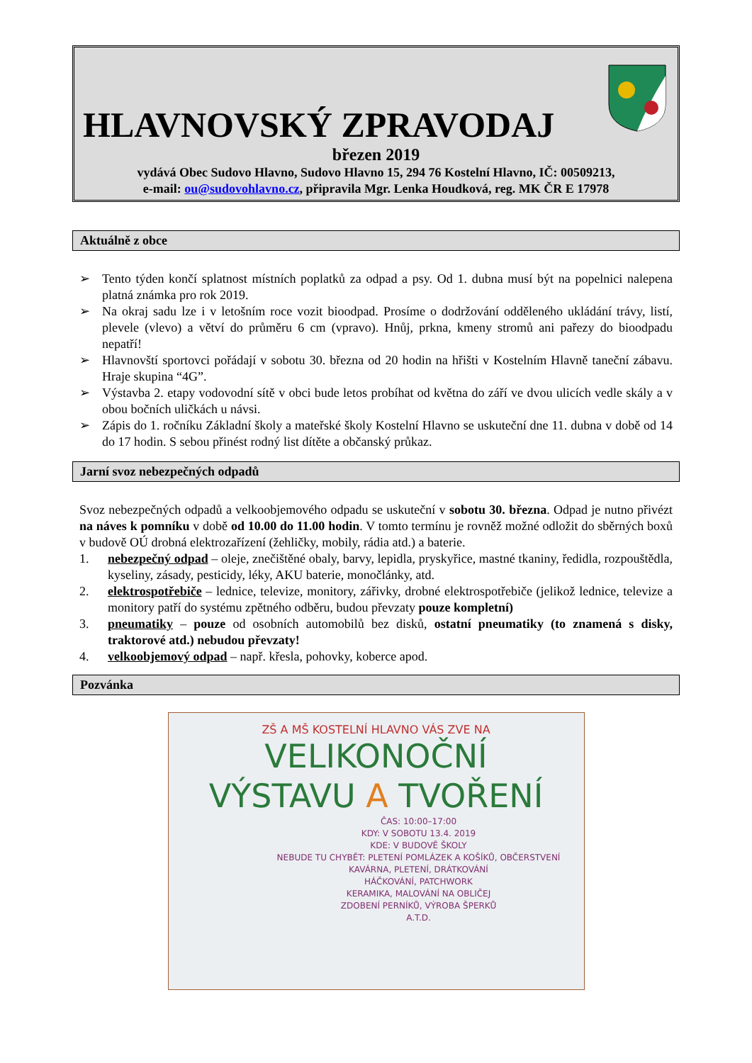HLAVNOVSKÝ ZPRAVODAJ
březen 2019
vydává Obec Sudovo Hlavno, Sudovo Hlavno 15, 294 76 Kostelní Hlavno, IČ: 00509213,
e-mail: ou@sudovohlavno.cz, připravila Mgr. Lenka Houdková, reg. MK ČR E 17978
Aktuálně z obce
➢ Tento týden končí splatnost místních poplatků za odpad a psy. Od 1. dubna musí být na popelnici nalepena platná známka pro rok 2019.
➢ Na okraj sadu lze i v letošním roce vozit bioodpad. Prosíme o dodržování odděleného ukládání trávy, listí, plevele (vlevo) a větví do průměru 6 cm (vpravo). Hnůj, prkna, kmeny stromů ani pařezy do bioodpadu nepatří!
➢ Hlavnovští sportovci pořádají v sobotu 30. března od 20 hodin na hřišti v Kostelním Hlavně taneční zábavu. Hraje skupina “4G”.
➢ Výstavba 2. etapy vodovodní sítě v obci bude letos probíhat od května do září ve dvou ulicích vedle skály a v obou bočních uličkách u návsi.
➢ Zápis do 1. ročníku Základní školy a mateřské školy Kostelní Hlavno se uskuteční dne 11. dubna v době od 14 do 17 hodin. S sebou přinést rodný list dítěte a občanský průkaz.
Jarní svoz nebezpečných odpadů
Svoz nebezpečných odpadů a velkoobjemového odpadu se uskuteční v sobotu 30. března. Odpad je nutno přivézt na náves k pomníku v době od 10.00 do 11.00 hodin. V tomto termínu je rovněž možné odložit do sběrných boxů v budově OÚ drobná elektrozařízení (žehličky, mobily, rádia atd.) a baterie.
1. nebezpečný odpad – oleje, znečištěné obaly, barvy, lepidla, pryskyřice, mastné tkaniny, ředidla, rozpouštědla, kyseliny, zásady, pesticidy, léky, AKU baterie, monočlánky, atd.
2. elektrospotřebiče – lednice, televize, monitory, zářivky, drobné elektrospotřebiče (jelikož lednice, televize a monitory patří do systému zpětného odběru, budou převzaty pouze kompletní)
3. pneumatiky – pouze od osobních automobilů bez disků, ostatní pneumatiky (to znamená s disky, traktorové atd.) nebudou převzaty!
4. velkoobjemový odpad – např. křesla, pohovky, koberce apod.
Pozvánka
ZŠ A MŠ KOSTELNÍ HLAVNO VÁS ZVE NA
VELIKONOČNÍ
VÝSTAVU A TVOŘENÍ
ČAS: 10:00–17:00
KDY: V SOBOTU 13.4. 2019
KDE: V BUDOVĚ ŠKOLY
NEBUDE TU CHYBĚT: PLETENÍ POMLÁZEK A KOŠÍKŮ, OBČERSTVENÍ
KAVÁRNA, PLETENÍ, DRÁTKOVÁNÍ
HÁČKOVÁNÍ, PATCHWORK
KERAMIKA, MALOVÁNÍ NA OBLIČEJ
ZDOBENÍ PERNÍKŮ, VÝROBA ŠPERKŮ
A.T.D.